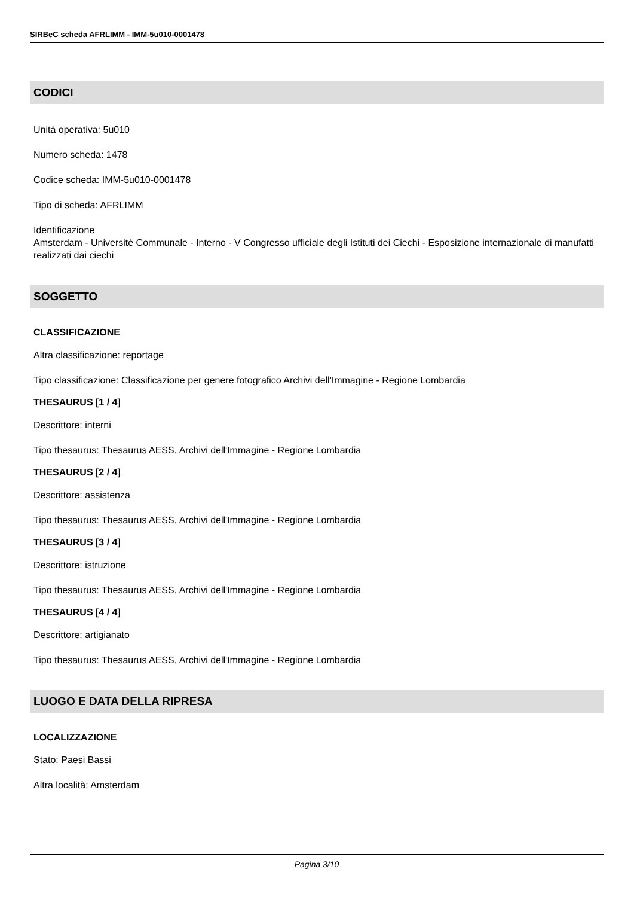SIRBeC scheda AFRLIMM - IMM-5u010-0001478
CODICI
Unità operativa: 5u010
Numero scheda: 1478
Codice scheda: IMM-5u010-0001478
Tipo di scheda: AFRLIMM
Identificazione
Amsterdam - Université Communale - Interno - V Congresso ufficiale degli Istituti dei Ciechi - Esposizione internazionale di manufatti realizzati dai ciechi
SOGGETTO
CLASSIFICAZIONE
Altra classificazione: reportage
Tipo classificazione: Classificazione per genere fotografico Archivi dell'Immagine - Regione Lombardia
THESAURUS [1 / 4]
Descrittore: interni
Tipo thesaurus: Thesaurus AESS, Archivi dell'Immagine - Regione Lombardia
THESAURUS [2 / 4]
Descrittore: assistenza
Tipo thesaurus: Thesaurus AESS, Archivi dell'Immagine - Regione Lombardia
THESAURUS [3 / 4]
Descrittore: istruzione
Tipo thesaurus: Thesaurus AESS, Archivi dell'Immagine - Regione Lombardia
THESAURUS [4 / 4]
Descrittore: artigianato
Tipo thesaurus: Thesaurus AESS, Archivi dell'Immagine - Regione Lombardia
LUOGO E DATA DELLA RIPRESA
LOCALIZZAZIONE
Stato: Paesi Bassi
Altra località: Amsterdam
Pagina 3/10